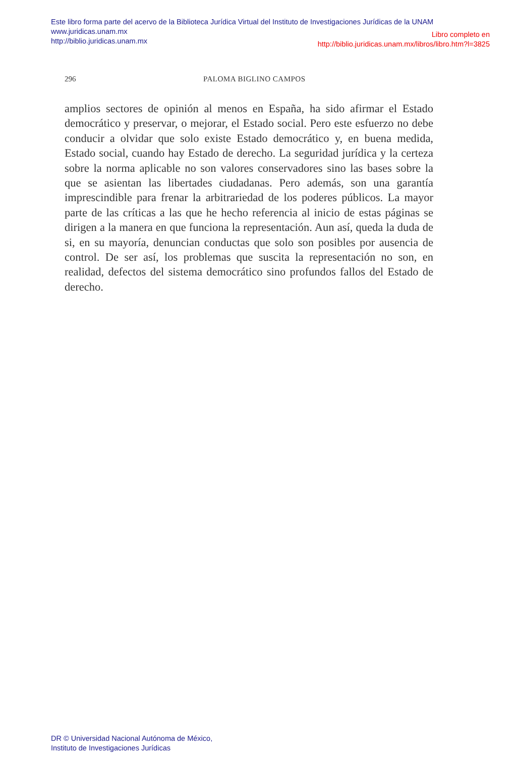Este libro forma parte del acervo de la Biblioteca Jurídica Virtual del Instituto de Investigaciones Jurídicas de la UNAM
www.juridicas.unam.mx
http://biblio.juridicas.unam.mx
Libro completo en
http://biblio.juridicas.unam.mx/libros/libro.htm?l=3825
296 PALOMA BIGLINO CAMPOS
amplios sectores de opinión al menos en España, ha sido afirmar el Estado democrático y preservar, o mejorar, el Estado social. Pero este esfuerzo no debe conducir a olvidar que solo existe Estado democrático y, en buena medida, Estado social, cuando hay Estado de derecho. La seguridad jurídica y la certeza sobre la norma aplicable no son valores conservadores sino las bases sobre la que se asientan las libertades ciudadanas. Pero además, son una garantía imprescindible para frenar la arbitrariedad de los poderes públicos. La mayor parte de las críticas a las que he hecho referencia al inicio de estas páginas se dirigen a la manera en que funciona la representación. Aun así, queda la duda de si, en su mayoría, denuncian conductas que solo son posibles por ausencia de control. De ser así, los problemas que suscita la representación no son, en realidad, defectos del sistema democrático sino profundos fallos del Estado de derecho.
DR © Universidad Nacional Autónoma de México,
Instituto de Investigaciones Jurídicas